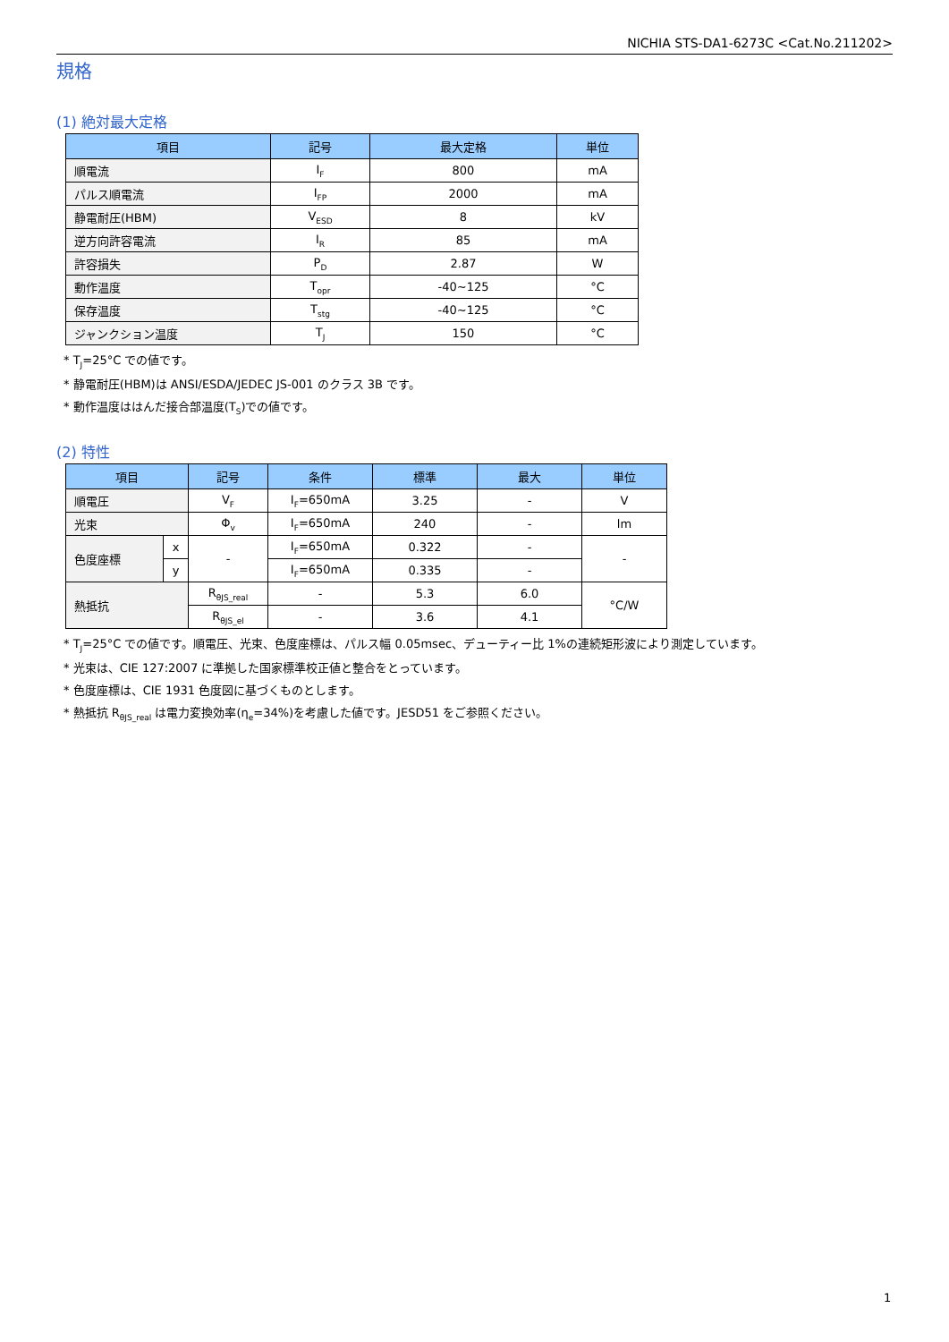NICHIA STS-DA1-6273C <Cat.No.211202>
規格
(1) 絶対最大定格
| 項目 | 記号 | 最大定格 | 単位 |
| --- | --- | --- | --- |
| 順電流 | I<sub>F</sub> | 800 | mA |
| パルス順電流 | I<sub>FP</sub> | 2000 | mA |
| 静電耐圧(HBM) | V<sub>ESD</sub> | 8 | kV |
| 逆方向許容電流 | I<sub>R</sub> | 85 | mA |
| 許容損失 | P<sub>D</sub> | 2.87 | W |
| 動作温度 | T<sub>opr</sub> | -40~125 | °C |
| 保存温度 | T<sub>stg</sub> | -40~125 | °C |
| ジャンクション温度 | T<sub>J</sub> | 150 | °C |
* T<sub>J</sub>=25°C での値です。
* 静電耐圧(HBM)は ANSI/ESDA/JEDEC JS-001 のクラス 3B です。
* 動作温度ははんだ接合部温度(T<sub>S</sub>)での値です。
(2) 特性
| 項目 | | 記号 | 条件 | 標準 | 最大 | 単位 |
| --- | --- | --- | --- | --- | --- | --- |
| 順電圧 | | V<sub>F</sub> | I<sub>F</sub>=650mA | 3.25 | - | V |
| 光束 | | Φ<sub>v</sub> | I<sub>F</sub>=650mA | 240 | - | lm |
| 色度座標 | x | - | I<sub>F</sub>=650mA | 0.322 | - | - |
| | y | | I<sub>F</sub>=650mA | 0.335 | - | |
| 熱抵抗 | | R<sub>θJS_real</sub> | - | 5.3 | 6.0 | °C/W |
| | | R<sub>θJS_el</sub> | - | 3.6 | 4.1 | |
* T<sub>J</sub>=25°C での値です。順電圧、光束、色度座標は、パルス幅 0.05msec、デューティー比 1%の連続矩形波により測定しています。
* 光束は、CIE 127:2007 に準拠した国家標準校正値と整合をとっています。
* 色度座標は、CIE 1931 色度図に基づくものとします。
* 熱抵抗 R<sub>θJS_real</sub> は電力変換効率(η<sub>e</sub>=34%)を考慮した値です。JESD51 をご参照ください。
1